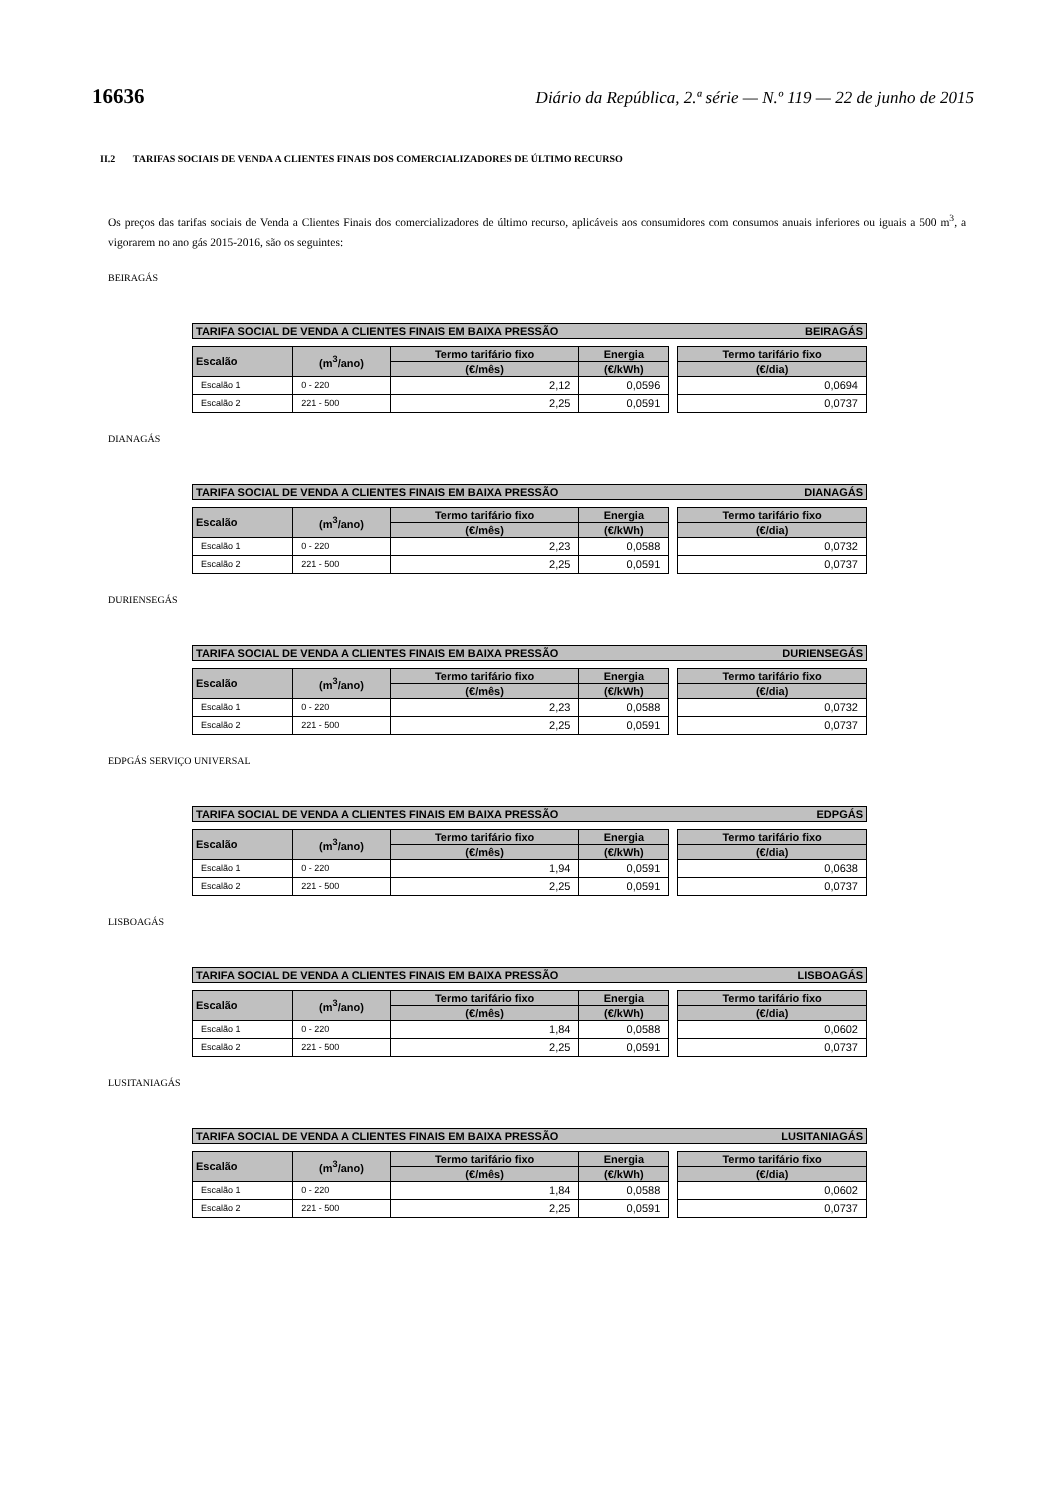16636 Diário da República, 2.ª série — N.º 119 — 22 de junho de 2015
II.2 TARIFAS SOCIAIS DE VENDA A CLIENTES FINAIS DOS COMERCIALIZADORES DE ÚLTIMO RECURSO
Os preços das tarifas sociais de Venda a Clientes Finais dos comercializadores de último recurso, aplicáveis aos consumidores com consumos anuais inferiores ou iguais a 500 m<sup>3</sup>, a vigorarem no ano gás 2015-2016, são os seguintes:
BEIRAGÁS
TARIFA SOCIAL DE VENDA A CLIENTES FINAIS EM BAIXA PRESSÃO BEIRAGÁS
| Escalão | (m<sup>3</sup>/ano) | Termo tarifário fixo | Energia | | Termo tarifário fixo |
| | | (€/mês) | (€/kWh) | | (€/dia) |
| Escalão 1 | 0 - 220 | 2,12 | 0,0596 | | 0,0694 |
| Escalão 2 | 221 - 500 | 2,25 | 0,0591 | | 0,0737 |
DIANAGÁS
TARIFA SOCIAL DE VENDA A CLIENTES FINAIS EM BAIXA PRESSÃO DIANAGÁS
| Escalão | (m<sup>3</sup>/ano) | Termo tarifário fixo | Energia | | Termo tarifário fixo |
| | | (€/mês) | (€/kWh) | | (€/dia) |
| Escalão 1 | 0 - 220 | 2,23 | 0,0588 | | 0,0732 |
| Escalão 2 | 221 - 500 | 2,25 | 0,0591 | | 0,0737 |
DURIENSEGÁS
TARIFA SOCIAL DE VENDA A CLIENTES FINAIS EM BAIXA PRESSÃO DURIENSEGÁS
| Escalão | (m<sup>3</sup>/ano) | Termo tarifário fixo | Energia | | Termo tarifário fixo |
| | | (€/mês) | (€/kWh) | | (€/dia) |
| Escalão 1 | 0 - 220 | 2,23 | 0,0588 | | 0,0732 |
| Escalão 2 | 221 - 500 | 2,25 | 0,0591 | | 0,0737 |
EDPGÁS SERVIÇO UNIVERSAL
TARIFA SOCIAL DE VENDA A CLIENTES FINAIS EM BAIXA PRESSÃO EDPGÁS
| Escalão | (m<sup>3</sup>/ano) | Termo tarifário fixo | Energia | | Termo tarifário fixo |
| | | (€/mês) | (€/kWh) | | (€/dia) |
| Escalão 1 | 0 - 220 | 1,94 | 0,0591 | | 0,0638 |
| Escalão 2 | 221 - 500 | 2,25 | 0,0591 | | 0,0737 |
LISBOAGÁS
TARIFA SOCIAL DE VENDA A CLIENTES FINAIS EM BAIXA PRESSÃO LISBOAGÁS
| Escalão | (m<sup>3</sup>/ano) | Termo tarifário fixo | Energia | | Termo tarifário fixo |
| | | (€/mês) | (€/kWh) | | (€/dia) |
| Escalão 1 | 0 - 220 | 1,84 | 0,0588 | | 0,0602 |
| Escalão 2 | 221 - 500 | 2,25 | 0,0591 | | 0,0737 |
LUSITANIAGÁS
TARIFA SOCIAL DE VENDA A CLIENTES FINAIS EM BAIXA PRESSÃO LUSITANIAGÁS
| Escalão | (m<sup>3</sup>/ano) | Termo tarifário fixo | Energia | | Termo tarifário fixo |
| | | (€/mês) | (€/kWh) | | (€/dia) |
| Escalão 1 | 0 - 220 | 1,84 | 0,0588 | | 0,0602 |
| Escalão 2 | 221 - 500 | 2,25 | 0,0591 | | 0,0737 |